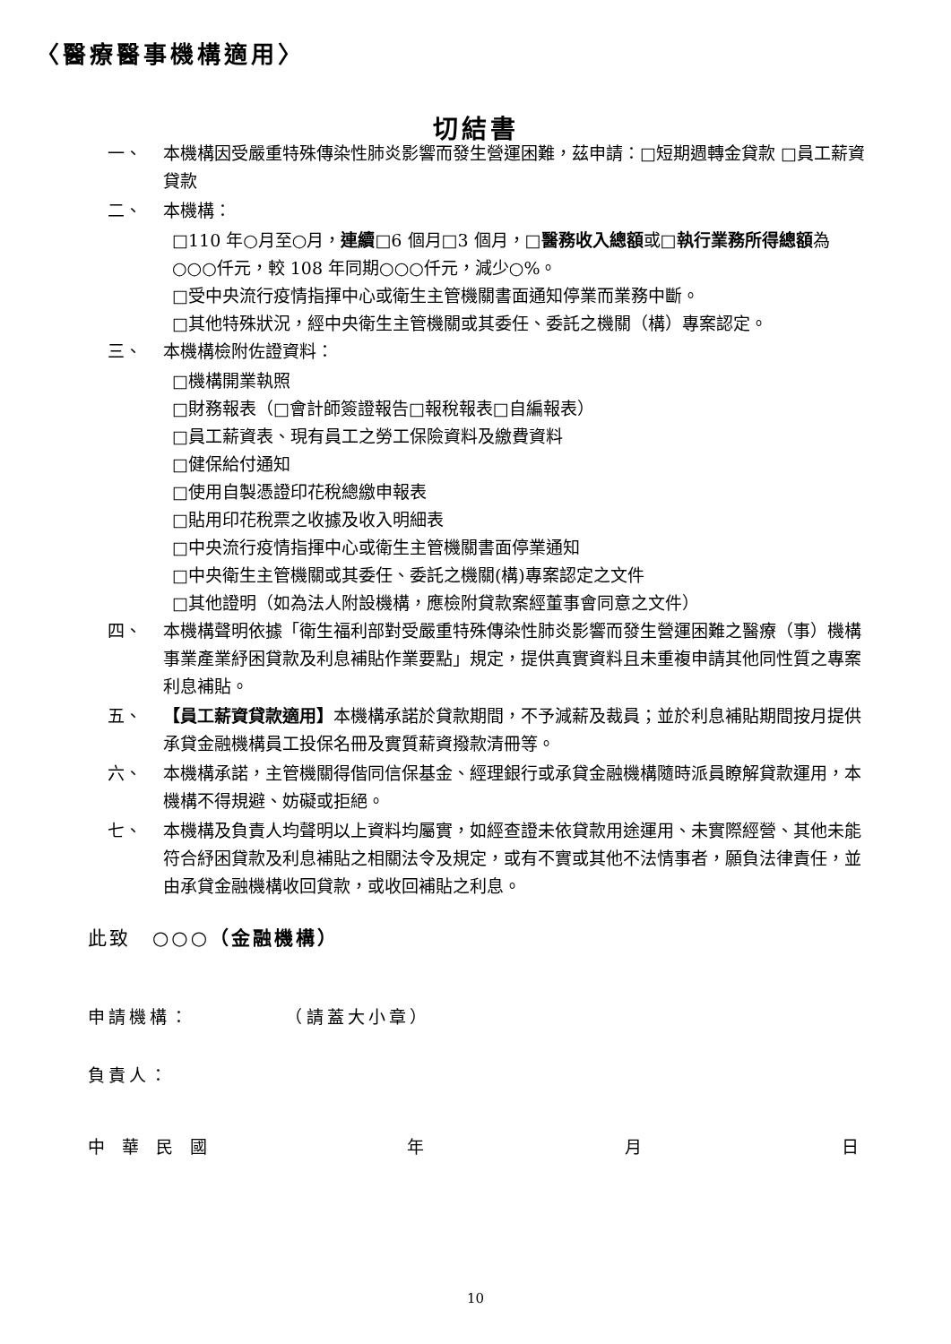〈醫療醫事機構適用〉
切結書
一、 本機構因受嚴重特殊傳染性肺炎影響而發生營運困難，茲申請：□短期週轉金貸款 □員工薪資貸款
二、 本機構：
□110 年○月至○月，連續□6 個月□3 個月，□醫務收入總額或□執行業務所得總額為○○○仟元，較 108 年同期○○○仟元，減少○%。
□受中央流行疫情指揮中心或衛生主管機關書面通知停業而業務中斷。
□其他特殊狀況，經中央衛生主管機關或其委任、委託之機關（構）專案認定。
三、 本機構檢附佐證資料：
□機構開業執照
□財務報表（□會計師簽證報告□報稅報表□自編報表）
□員工薪資表、現有員工之勞工保險資料及繳費資料
□健保給付通知
□使用自製憑證印花稅總繳申報表
□貼用印花稅票之收據及收入明細表
□中央流行疫情指揮中心或衛生主管機關書面停業通知
□中央衛生主管機關或其委任、委託之機關(構)專案認定之文件
□其他證明（如為法人附設機構，應檢附貸款案經董事會同意之文件）
四、 本機構聲明依據「衛生福利部對受嚴重特殊傳染性肺炎影響而發生營運困難之醫療（事）機構事業產業紓困貸款及利息補貼作業要點」規定，提供真實資料且未重複申請其他同性質之專案利息補貼。
五、 【員工薪資貸款適用】本機構承諾於貸款期間，不予減薪及裁員；並於利息補貼期間按月提供承貸金融機構員工投保名冊及實質薪資撥款清冊等。
六、 本機構承諾，主管機關得偕同信保基金、經理銀行或承貸金融機構隨時派員瞭解貸款運用，本機構不得規避、妨礙或拒絕。
七、 本機構及負責人均聲明以上資料均屬實，如經查證未依貸款用途運用、未實際經營、其他未能符合紓困貸款及利息補貼之相關法令及規定，或有不實或其他不法情事者，願負法律責任，並由承貸金融機構收回貸款，或收回補貼之利息。
此致　○○○（金融機構）
申請機構：　　　　　（請蓋大小章）
負責人：
中　華　民　國 年 月 日
10